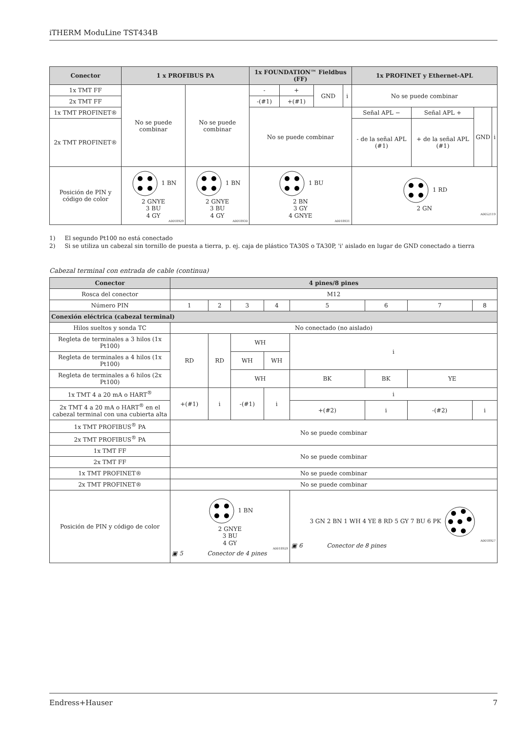iTHERM ModuLine TST434B
| Conector | 1 x PROFIBUS PA | | 1x FOUNDATION™ Fieldbus (FF) | | | | 1x PROFINET y Ethernet-APL | | | |
| --- | --- | --- | --- | --- | --- | --- | --- | --- | --- | --- |
| 1x TMT FF | No se puede combinar | No se puede combinar | - | + | GND | i | No se puede combinar | | | |
| 2x TMT FF | | | -(#1) | +(#1) | | | | | | |
| 1x TMT PROFINET® | | | No se puede combinar | | | | Señal APL − | Señal APL + | GND | i |
| 2x TMT PROFINET® | | | | | | | - de la señal APL (#1) | + de la señal APL (#1) | | |
| Posición de PIN y código de color | 1 BN 2 GNYE 3 BU 4 GY A0018929 | 1 BN 2 GNYE 3 BU 4 GY A0018930 | 1 BU 2 BN 3 GY 4 GNYE A0018931 | | | | 1 RD 2 GN A0052119 | | | |
1) El segundo Pt100 no está conectado
2) Si se utiliza un cabezal sin tornillo de puesta a tierra, p. ej. caja de plástico TA30S o TA30P, 'i' aislado en lugar de GND conectado a tierra
Cabezal terminal con entrada de cable (continua)
| Conector | 4 pines/8 pines | | | | | | | |
| --- | --- | --- | --- | --- | --- | --- | --- | --- |
| Rosca del conector | M12 | | | | | | | |
| Número PIN | 1 | 2 | 3 | 4 | 5 | 6 | 7 | 8 |
| Conexión eléctrica (cabezal terminal) | | | | | | | | |
| Hilos sueltos y sonda TC | No conectado (no aislado) | | | | | | | |
| Regleta de terminales a 3 hilos (1x Pt100) | RD | RD | WH | | i | | | |
| Regleta de terminales a 4 hilos (1x Pt100) | | | WH | WH | | | | |
| Regleta de terminales a 6 hilos (2x Pt100) | | | WH | | BK | BK | YE | |
| 1x TMT 4 a 20 mA o HART<sup>®</sup> | +(#1) | i | -(#1) | i | i | | | |
| 2x TMT 4 a 20 mA o HART<sup>®</sup> en el cabezal terminal con una cubierta alta | | | | | +(#2) | i | -(#2) | i |
| 1x TMT PROFIBUS<sup>®</sup> PA | No se puede combinar | | | | | | | |
| 2x TMT PROFIBUS<sup>®</sup> PA | | | | | | | | |
| 1x TMT FF | No se puede combinar | | | | | | | |
| 2x TMT FF | | | | | | | | |
| 1x TMT PROFINET® | No se puede combinar | | | | | | | |
| 2x TMT PROFINET® | No se puede combinar | | | | | | | |
| Posición de PIN y código de color | 1 BN 2 GNYE 3 BU 4 GY A0018929 ▣ 5 Conector de 4 pines | | | | 3 GN 2 BN 1 WH 4 YE 8 RD 5 GY 7 BU 6 PK A0018927 ▣ 6 Conector de 8 pines | | | |
Endress+Hauser 7